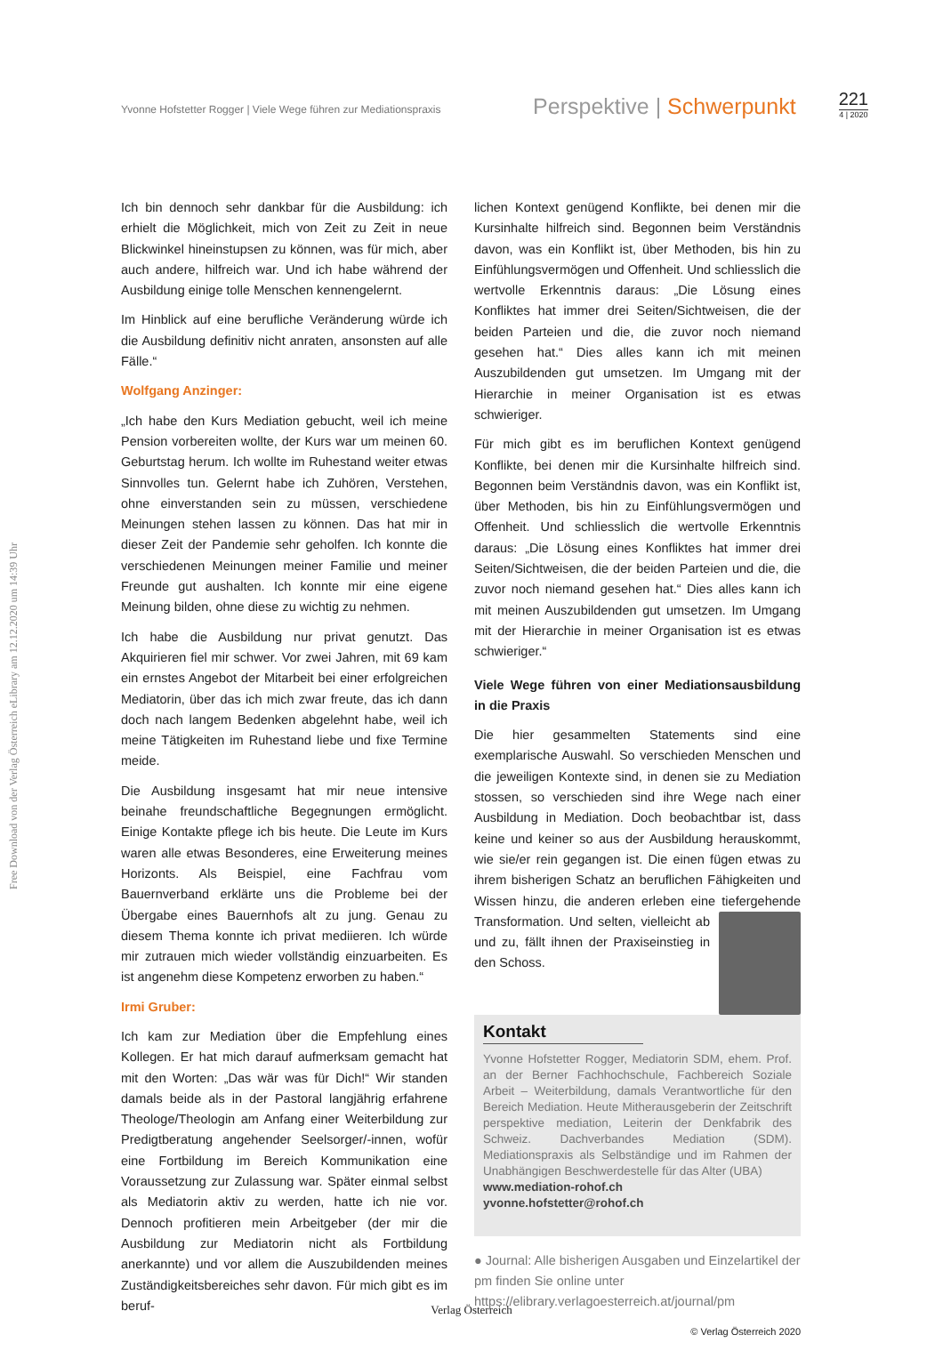Yvonne Hofstetter Rogger | Viele Wege führen zur Mediationspraxis
Perspektive | Schwerpunkt
221
4 | 2020
Free Download von der Verlag Österreich eLibrary am 12.12.2020 um 14:39 Uhr
Ich bin dennoch sehr dankbar für die Ausbildung: ich erhielt die Möglichkeit, mich von Zeit zu Zeit in neue Blickwinkel hineinstupsen zu können, was für mich, aber auch andere, hilfreich war. Und ich habe während der Ausbildung einige tolle Menschen kennengelernt.
Im Hinblick auf eine berufliche Veränderung würde ich die Ausbildung definitiv nicht anraten, ansonsten auf alle Fälle.“
Wolfgang Anzinger:
„Ich habe den Kurs Mediation gebucht, weil ich meine Pension vorbereiten wollte, der Kurs war um meinen 60. Geburtstag herum. Ich wollte im Ruhestand weiter etwas Sinnvolles tun. Gelernt habe ich Zuhören, Verstehen, ohne einverstanden sein zu müssen, verschiedene Meinungen stehen lassen zu können. Das hat mir in dieser Zeit der Pandemie sehr geholfen. Ich konnte die verschiedenen Meinungen meiner Familie und meiner Freunde gut aushalten. Ich konnte mir eine eigene Meinung bilden, ohne diese zu wichtig zu nehmen.
Ich habe die Ausbildung nur privat genutzt. Das Akquirieren fiel mir schwer. Vor zwei Jahren, mit 69 kam ein ernstes Angebot der Mitarbeit bei einer erfolgreichen Mediatorin, über das ich mich zwar freute, das ich dann doch nach langem Bedenken abgelehnt habe, weil ich meine Tätigkeiten im Ruhestand liebe und fixe Termine meide.
Die Ausbildung insgesamt hat mir neue intensive beinahe freundschaftliche Begegnungen ermöglicht. Einige Kontakte pflege ich bis heute. Die Leute im Kurs waren alle etwas Besonderes, eine Erweiterung meines Horizonts. Als Beispiel, eine Fachfrau vom Bauernverband erklärte uns die Probleme bei der Übergabe eines Bauernhofs alt zu jung. Genau zu diesem Thema konnte ich privat mediieren. Ich würde mir zutrauen mich wieder vollständig einzuarbeiten. Es ist angenehm diese Kompetenz erworben zu haben.“
Irmi Gruber:
Ich kam zur Mediation über die Empfehlung eines Kollegen. Er hat mich darauf aufmerksam gemacht hat mit den Worten: „Das wär was für Dich!“ Wir standen damals beide als in der Pastoral langjährig erfahrene Theologe/Theologin am Anfang einer Weiterbildung zur Predigtberatung angehender Seelsorger/-innen, wofür eine Fortbildung im Bereich Kommunikation eine Voraussetzung zur Zulassung war. Später einmal selbst als Mediatorin aktiv zu werden, hatte ich nie vor. Dennoch profitieren mein Arbeitgeber (der mir die Ausbildung zur Mediatorin nicht als Fortbildung anerkannte) und vor allem die Auszubildenden meines Zuständigkeitsbereiches sehr davon. Für mich gibt es im beruf-
lichen Kontext genügend Konflikte, bei denen mir die Kursinhalte hilfreich sind. Begonnen beim Verständnis davon, was ein Konflikt ist, über Methoden, bis hin zu Einfühlungsvermögen und Offenheit. Und schliesslich die wertvolle Erkenntnis daraus: „Die Lösung eines Konfliktes hat immer drei Seiten/Sichtweisen, die der beiden Parteien und die, die zuvor noch niemand gesehen hat.“ Dies alles kann ich mit meinen Auszubildenden gut umsetzen. Im Umgang mit der Hierarchie in meiner Organisation ist es etwas schwieriger.
Für mich gibt es im beruflichen Kontext genügend Konflikte, bei denen mir die Kursinhalte hilfreich sind. Begonnen beim Verständnis davon, was ein Konflikt ist, über Methoden, bis hin zu Einfühlungsvermögen und Offenheit. Und schliesslich die wertvolle Erkenntnis daraus: „Die Lösung eines Konfliktes hat immer drei Seiten/Sichtweisen, die der beiden Parteien und die, die zuvor noch niemand gesehen hat.“ Dies alles kann ich mit meinen Auszubildenden gut umsetzen. Im Umgang mit der Hierarchie in meiner Organisation ist es etwas schwieriger.“
Viele Wege führen von einer Mediationsausbildung in die Praxis
Die hier gesammelten Statements sind eine exemplarische Auswahl. So verschieden Menschen und die jeweiligen Kontexte sind, in denen sie zu Mediation stossen, so verschieden sind ihre Wege nach einer Ausbildung in Mediation. Doch beobachtbar ist, dass keine und keiner so aus der Ausbildung herauskommt, wie sie/er rein gegangen ist. Die einen fügen etwas zu ihrem bisherigen Schatz an beruflichen Fähigkeiten und Wissen hinzu, die anderen erleben eine tiefergehende Transformation. Und selten, vielleicht ab und zu, fällt ihnen der Praxiseinstieg in den Schoss.
Kontakt
Yvonne Hofstetter Rogger, Mediatorin SDM, ehem. Prof. an der Berner Fachhochschule, Fachbereich Soziale Arbeit – Weiterbildung, damals Verantwortliche für den Bereich Mediation. Heute Mitherausgeberin der Zeitschrift perspektive mediation, Leiterin der Denkfabrik des Schweiz. Dachverbandes Mediation (SDM). Mediationspraxis als Selbständige und im Rahmen der Unabhängigen Beschwerdestelle für das Alter (UBA)
www.mediation-rohof.ch
yvonne.hofstetter@rohof.ch
● Journal: Alle bisherigen Ausgaben und Einzelartikel der pm finden Sie online unter https://elibrary.verlagoesterreich.at/journal/pm
© Verlag Österreich 2020
Verlag Österreich